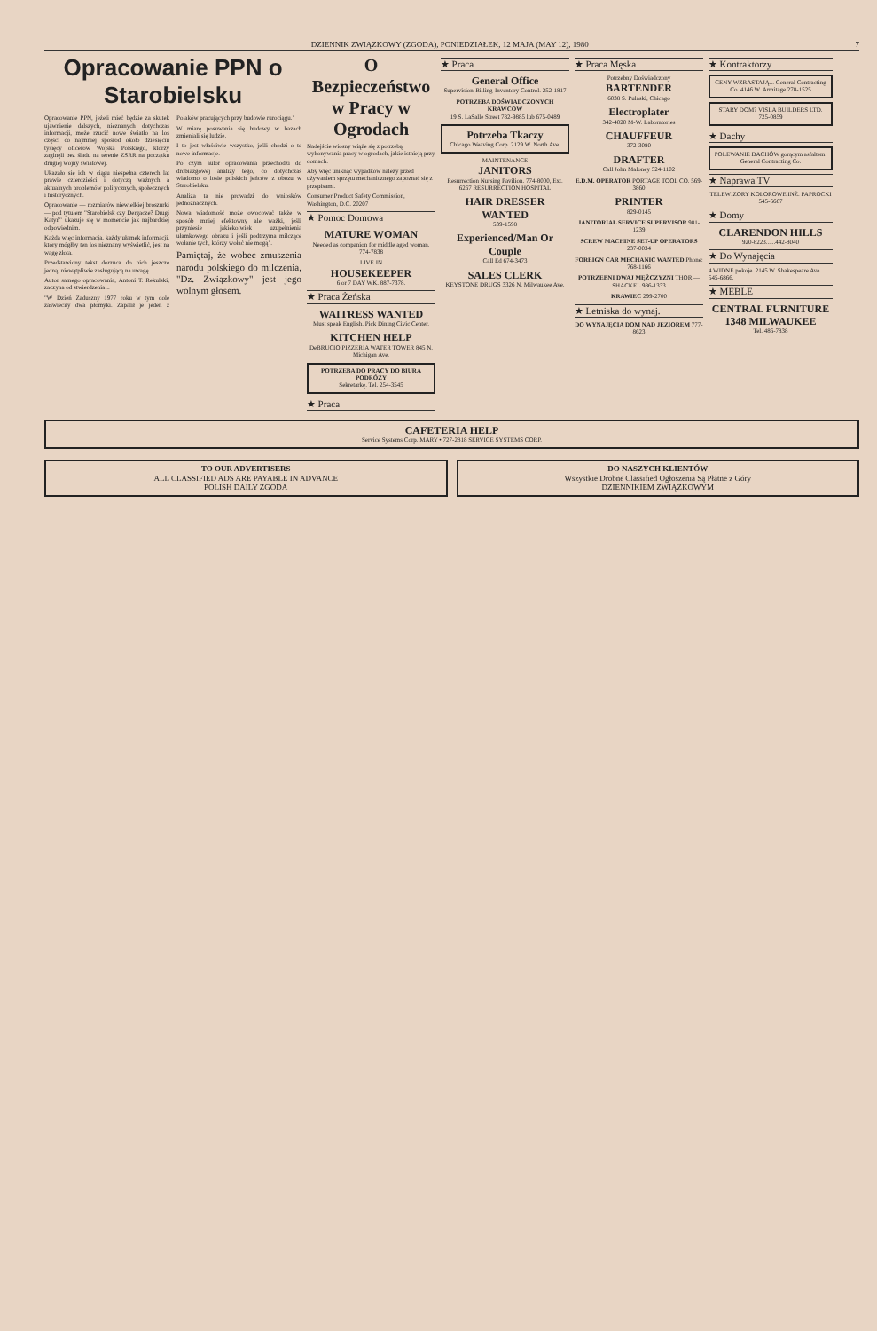DZIENNIK ZWIĄZKOWY (ZGODA), PONIEDZIAŁEK, 12 MAJA (MAY 12), 1980 7
Opracowanie PPN o Starobielsku
Opracowanie PPN, jeżeli mieć będzie za skutek ujawnienie dalszych, nieznanych dotychczas informacji, może rzucić nowe światło na los części co najmniej spośród około dziesięciu tysięcy oficerów Wojska Polskiego, którzy zaginęli bez śladu na terenie ZSRR na początku drugiej wojny światowej.
Ukazało się ich w ciągu niespełna czterech lat prawie czterdzieści i dotyczą ważnych a aktualnych problemów politycznych, społecznych i historycznych.
Opracowanie — rozmiarów niewielkiej broszurki — pod tytułem "Starobielsk czy Dergacze? Drugi Katyń" ukazuje się w momencie jak najbardziej odpowiednim.
Każda więc informacja, każdy ułamek informacji, który mógłby ten los nieznany wyświetlić, jest na wagę złota.
Przedstawiony tekst dorzuca do nich jeszcze jedną, niewątpliwie zasługującą na uwagę.
Autor samego opracowania, Antoni T. Rekulski, zaczyna od stwierdzenia...
"W Dzień Zaduszny 1977 roku w tym dole zaświeciły dwa płomyki. Zapalił je jeden z Polaków pracujących przy budowie rurociągu."
W miarę posuwania się budowy w bazach zmieniali się ludzie.
I to jest właściwie wszystko, jeśli chodzi o te nowe informacje.
Po czym autor opracowania przechodzi do drobiazgowej analizy tego, co dotychczas wiadomo o losie polskich jeńców z obozu w Starobielsku.
Analiza ta nie prowadzi do wniosków jednoznacznych.
Nowa wiadomość może owocować także w sposób mniej efektowny ale ważki, jeśli przyniesie jakiekolwiek uzupełnienia ułamkowego obrazu i jeśli podtrzyma milczące wołanie tych, którzy wołać nie mogą".
Pamiętaj, że wobec zmuszenia narodu polskiego do milczenia, "Dz. Związkowy" jest jego wolnym głosem.
O Bezpieczeństwo w Pracy w Ogrodach
Nadejście wiosny wiąże się z potrzebą wykonywania pracy w ogrodach, jakie istnieją przy domach.
Aby więc uniknąć wypadków należy przed używaniem sprzętu mechanicznego zapoznać się z przepisami.
Consumer Product Safety Commission, Washington, D.C. 20207
★ Pomoc Domowa
MATURE WOMAN
Needed as companion for middle aged woman. 774-7838
LIVE IN
HOUSEKEEPER
6 or 7 DAY WK. 887-7378.
★ Praca Żeńska
WAITRESS WANTED
Must speak English. Pick Dining Civic Center.
KITCHEN HELP
DeBRUCIO PIZZERIA WATER TOWER 845 N. Michigan Ave.
POTRZEBA DO PRACY DO BIURA PODRÓŻY
Sekretarkę. Tel. 254-3545
★ Praca
★ Praca
General Office
Supervision-Billing-Inventory Control. 252-1817
POTRZEBA DOŚWIADCZONYCH KRAWCÓW
19 S. LaSalle Street 782-9885 lub 675-0489
Potrzeba Tkaczy
Chicago Weaving Corp. 2129 W. North Ave.
MAINTENANCE
JANITORS
Resurrection Nursing Pavilion. 774-8000, Ext. 6267 RESURRECTION HOSPITAL
HAIR DRESSER WANTED
539-1598
Experienced/Man Or Couple
Call Ed 674-3473
SALES CLERK
KEYSTONE DRUGS 3326 N. Milwaukee Ave.
★ Praca Męska
Potrzebny Doświadczony
BARTENDER
6038 S. Pulaski, Chicago
Electroplater
342-4020 M-W. Laboratories
CHAUFFEUR
372-3080
DRAFTER
Call John Maloney 524-1102
E.D.M. OPERATOR PORTAGE TOOL CO. 569-3860
PRINTER
829-0145
JANITORIAL SERVICE SUPERVISOR 981-1239
SCREW MACHINE SET-UP OPERATORS 237-0034
FOREIGN CAR MECHANIC WANTED Phone: 768-1166
POTRZEBNI DWAJ MĘŻCZYZNI THOR — SHACKEL 986-1333
KRAWIEC 299-2700
★ Letniska do wynaj.
DO WYNAJĘCIA DOM NAD JEZIOREM 777-8623
★ Kontraktorzy
CENY WZRASTAJĄ... General Contracting Co. 4146 W. Armitage 278-1525
STARY DOM? VISLA BUILDERS LTD. 725-0859
★ Dachy
POLEWANIE DACHÓW gorącym asfaltem. General Contracting Co.
★ Naprawa TV
TELEWIZORY KOLOROWE INŻ. PAPROCKI 545-6667
★ Domy
CLARENDON HILLS
920-8223......442-8040
★ Do Wynajęcia
4 WIDNE pokoje. 2145 W. Shakespeare Ave. 545-6866.
★ MEBLE
CENTRAL FURNITURE 1348 MILWAUKEE
Tel. 486-7838
CAFETERIA HELP
Service Systems Corp. MARY • 727-2818 SERVICE SYSTEMS CORP.
TO OUR ADVERTISERS
ALL CLASSIFIED ADS ARE PAYABLE IN ADVANCE
POLISH DAILY ZGODA
DO NASZYCH KLIENTÓW
Wszystkie Drobne Classified Ogłoszenia Są Płatne z Góry
DZIENNIKIEM ZWIĄZKOWYM